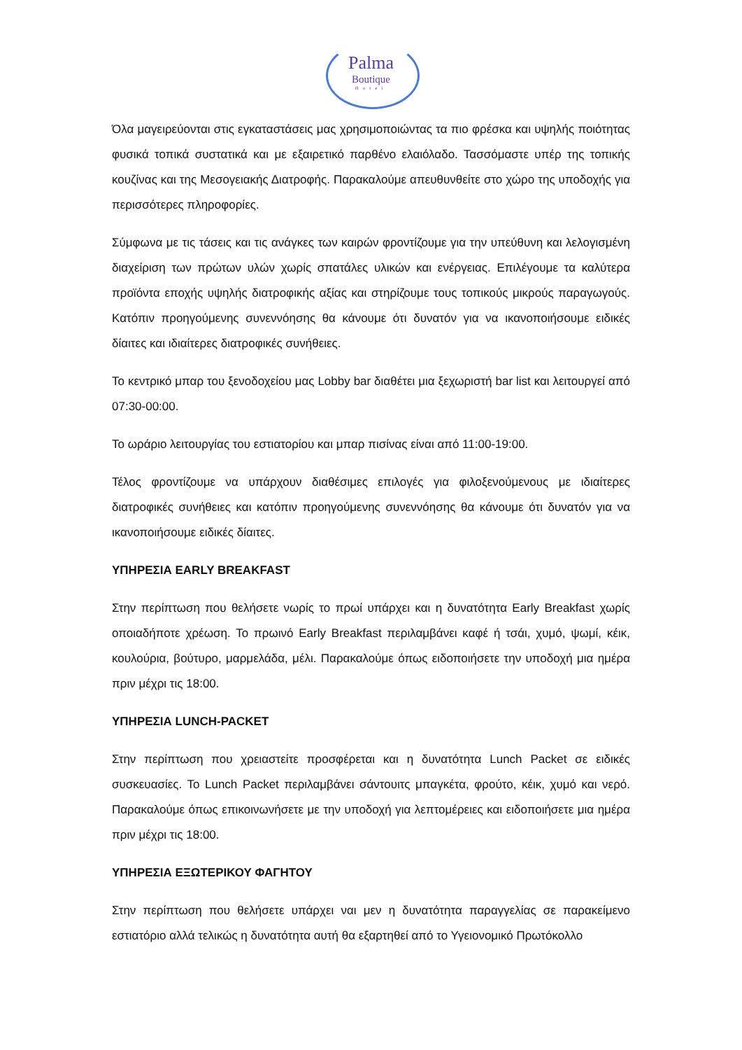Palma
Boutique
Hotel
Όλα μαγειρεύονται στις εγκαταστάσεις μας χρησιμοποιώντας τα πιο φρέσκα και υψηλής ποιότητας φυσικά τοπικά συστατικά και με εξαιρετικό παρθένο ελαιόλαδο. Τασσόμαστε υπέρ της τοπικής κουζίνας και της Μεσογειακής Διατροφής. Παρακαλούμε απευθυνθείτε στο χώρο της υποδοχής για περισσότερες πληροφορίες.
Σύμφωνα με τις τάσεις και τις ανάγκες των καιρών φροντίζουμε για την υπεύθυνη και λελογισμένη διαχείριση των πρώτων υλών χωρίς σπατάλες υλικών και ενέργειας. Επιλέγουμε τα καλύτερα προϊόντα εποχής υψηλής διατροφικής αξίας και στηρίζουμε τους τοπικούς μικρούς παραγωγούς. Κατόπιν προηγούμενης συνεννόησης θα κάνουμε ότι δυνατόν για να ικανοποιήσουμε ειδικές δίαιτες και ιδιαίτερες διατροφικές συνήθειες.
Το κεντρικό μπαρ του ξενοδοχείου μας Lobby bar διαθέτει μια ξεχωριστή bar list και λειτουργεί από 07:30-00:00.
Το ωράριο λειτουργίας του εστιατορίου και μπαρ πισίνας είναι από 11:00-19:00.
Τέλος φροντίζουμε να υπάρχουν διαθέσιμες επιλογές για φιλοξενούμενους με ιδιαίτερες διατροφικές συνήθειες και κατόπιν προηγούμενης συνεννόησης θα κάνουμε ότι δυνατόν για να ικανοποιήσουμε ειδικές δίαιτες.
ΥΠΗΡΕΣΙΑ EARLY BREAKFAST
Στην περίπτωση που θελήσετε νωρίς το πρωί υπάρχει και η δυνατότητα Early Breakfast χωρίς οποιαδήποτε χρέωση. Το πρωινό Early Breakfast περιλαμβάνει καφέ ή τσάι, χυμό, ψωμί, κέικ, κουλούρια, βούτυρο, μαρμελάδα, μέλι. Παρακαλούμε όπως ειδοποιήσετε την υποδοχή μια ημέρα πριν μέχρι τις 18:00.
ΥΠΗΡΕΣΙΑ LUNCH-PACKET
Στην περίπτωση που χρειαστείτε προσφέρεται και η δυνατότητα Lunch Packet σε ειδικές συσκευασίες. Το Lunch Packet περιλαμβάνει σάντουιτς μπαγκέτα, φρούτο, κέικ, χυμό και νερό. Παρακαλούμε όπως επικοινωνήσετε με την υποδοχή για λεπτομέρειες και ειδοποιήσετε μια ημέρα πριν μέχρι τις 18:00.
ΥΠΗΡΕΣΙΑ ΕΞΩΤΕΡΙΚΟΥ ΦΑΓΗΤΟΥ
Στην περίπτωση που θελήσετε υπάρχει ναι μεν η δυνατότητα παραγγελίας σε παρακείμενο εστιατόριο αλλά τελικώς η δυνατότητα αυτή θα εξαρτηθεί από το Υγειονομικό Πρωτόκολλο